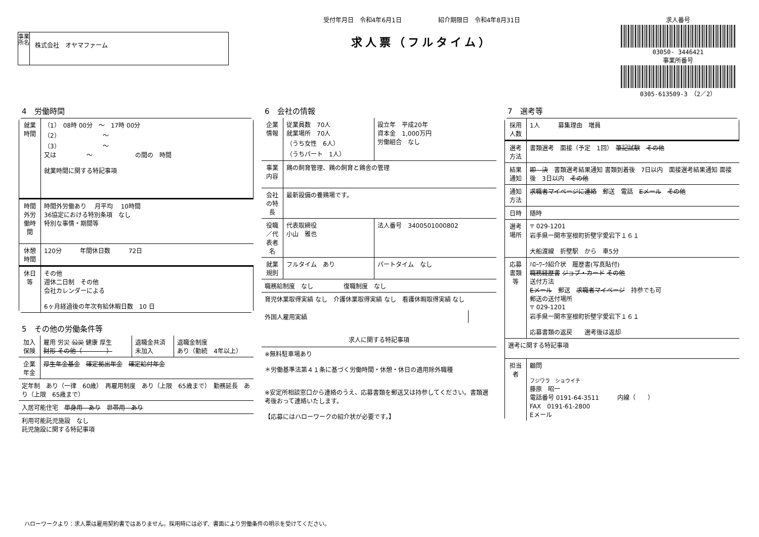事業所名
株式会社　オヤマファーム
受付年月日　令和4年6月1日　　　　　　紹介期限日　令和4年8月31日
求人票（フルタイム）
求人番号
03050- 3446421
事業所番号
0305-613509-3　（2／2）
4　労働時間
| 就業時間 | （1） 08時 00分 ～ 17時 00分 （2） ～ （3） ～ 又は ～ の間の 時間 就業時間に関する特記事項 |
| 時間外労働時間 | 時間外労働あり 月平均 10時間 36協定における特別条項 なし 特別な事情・期間等 |
| 休憩時間 | 120分 年間休日数 72日 |
| 休日等 | その他 週休二日制 その他 会社カレンダーによる 6ヶ月経過後の年次有給休暇日数 10 日 |
5　その他の労働条件等
| 加入保険 | 雇用 労災 公災 健康 厚生 財形 その他（ ） | 退職金共済 未加入 | 退職金制度 あり（勤続 4年以上） |
| 企業年金 | 厚生年金基金 確定拠出年金 確定給付年金 | | |
| 定年制 あり（一律 60歳） 再雇用制度 あり（上限 65歳まで） 勤務延長 あり（上限 65歳まで） | | | |
| 入居可能住宅 単身用 あり 世帯用 あり | | | |
| 利用可能託児施設 なし 託児施設に関する特記事項 | | | |
6　会社の情報
| 企業情報 | 従業員数 70人 就業場所 70人 （うち女性 6人） （うちパート 1人） | 設立年 平成20年 資本金 1,000万円 労働組合 なし |
| 事業内容 | 鶏の飼育管理、鶏の飼育と鶏舎の管理 | |
| 会社の特長 | 最新設備の養鶏場です。 | |
| 役職／代表者名 | 代表取締役 小山 雅也 | 法人番号 3400501000802 |
| 就業規則 | フルタイム あり | パートタイム なし |
| 職務給制度 なし 復職制度 なし | | |
| 育児休業取得実績 なし 介護休業取得実績 なし 看護休暇取得実績 なし | | |
| 外国人雇用実績 | |
| 求人に関する特記事項 |
| --- |
| ※無料駐車場あり ＊労働基準法第４１条に基づく労働時間・休憩・休日の適用除外職種 ※安定所相談窓口から連絡のうえ、応募書類を郵送又は持参してください。書類選考後おって連絡いたします。 【応募にはハローワークの紹介状が必要です。】 |
7　選考等
| 採用人数 | 1人 募集理由 増員 |
| 選考方法 | 書類選考 面接（予定 1回） 筆記試験 その他 |
| 結果通知 | 即 決 書類選考結果通知 書類到着後 7日以内 面接選考結果通知 面接後 3日以内 その他 |
| 通知方法 | 求職者マイページに連絡 郵送 電話 Eメール その他 |
| 日時 | 随時 |
| 選考場所 | 〒 029-1201 岩手県一関市室根町折壁字愛宕下１６１ 大船渡線 折壁駅 から 車5分 |
| 応募書類等 | ﾊﾛｰﾜｰｸ紹介状 履歴書(写真貼付) 職務経歴書 ジョブ・カード その他 送付方法 Eメール 郵送 求職者マイページ 持参でも可 郵送の送付場所 〒 029-1201 岩手県一関市室根町折壁字愛宕下１６１ 応募書類の返戻 選考後は返却 |
| 選考に関する特記事項 | |
| 担当者 | 顧問 フジワラ ショウイチ 藤原 昭一 電話番号 0191-64-3511 内線（ ） FAX 0191-61-2800 Eメール |
ハローワークより：求人票は雇用契約書ではありません。採用時には必ず、書面により労働条件の明示を受けてください。